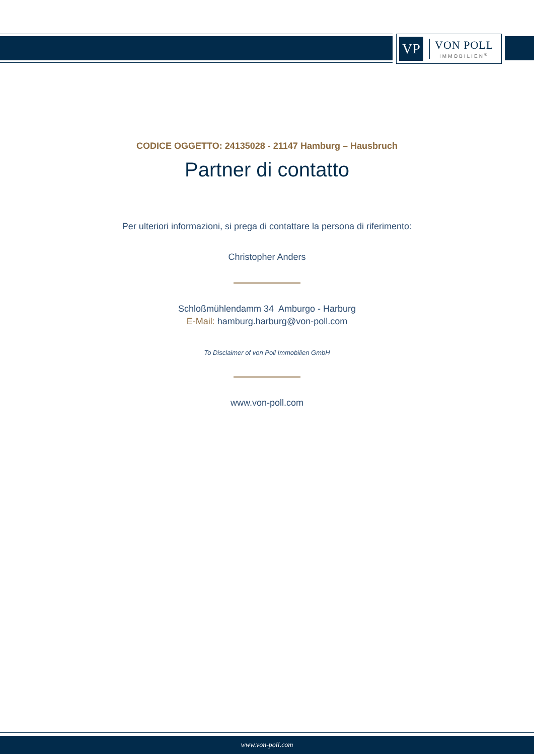VP
VON POLL
IMMOBILIEN<sup>®</sup>
CODICE OGGETTO: 24135028 - 21147 Hamburg – Hausbruch
Partner di contatto
Per ulteriori informazioni, si prega di contattare la persona di riferimento:
Christopher Anders
Schloßmühlendamm 34 Amburgo - Harburg
E-Mail: hamburg.harburg@von-poll.com
To Disclaimer of von Poll Immobilien GmbH
www.von-poll.com
www.von-poll.com